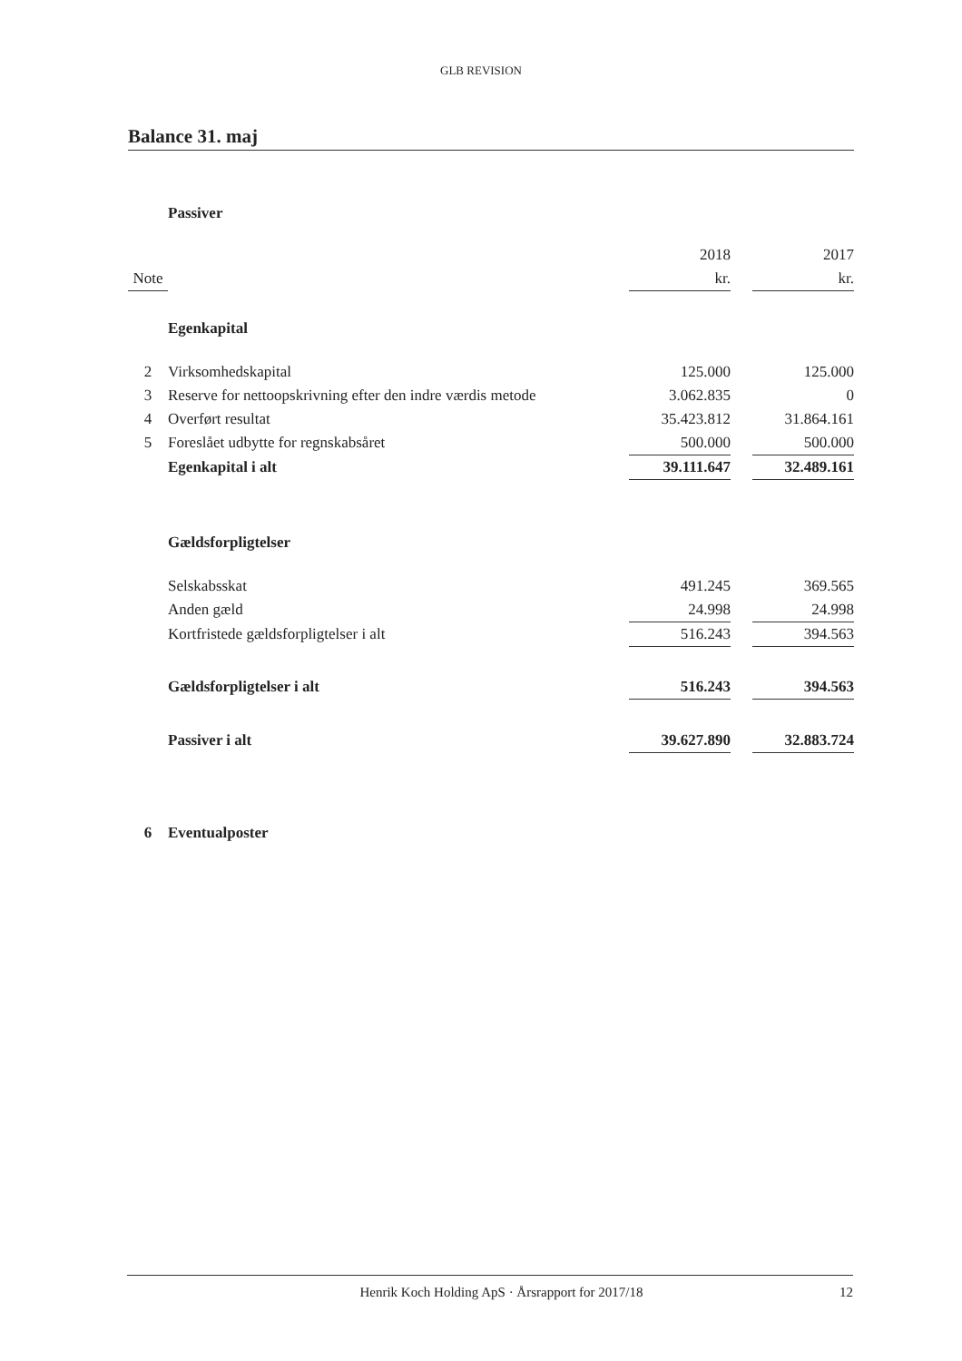GLB REVISION
Balance 31. maj
| | Passiver | | | |
| | | 2018 | | 2017 |
| Note | | kr. | | kr. |
| | Egenkapital | | | |
| 2 | Virksomhedskapital | 125.000 | | 125.000 |
| 3 | Reserve for nettoopskrivning efter den indre værdis metode | 3.062.835 | | 0 |
| 4 | Overført resultat | 35.423.812 | | 31.864.161 |
| 5 | Foreslået udbytte for regnskabsåret | 500.000 | | 500.000 |
| | Egenkapital i alt | 39.111.647 | | 32.489.161 |
| | Gældsforpligtelser | | | |
| | Selskabsskat | 491.245 | | 369.565 |
| | Anden gæld | 24.998 | | 24.998 |
| | Kortfristede gældsforpligtelser i alt | 516.243 | | 394.563 |
| | Gældsforpligtelser i alt | 516.243 | | 394.563 |
| | Passiver i alt | 39.627.890 | | 32.883.724 |
| 6 | Eventualposter | | | |
Henrik Koch Holding ApS · Årsrapport for 2017/18 12